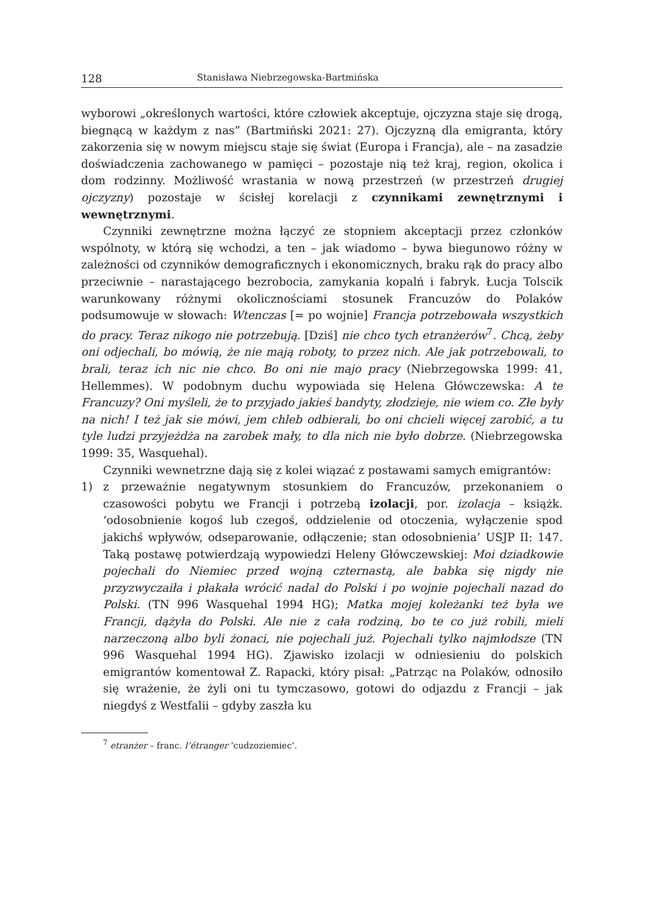128 Stanisława Niebrzegowska-Bartmińska
wyborowi „określonych wartości, które człowiek akceptuje, ojczyzna staje się drogą, biegnącą w każdym z nas” (Bartmiński 2021: 27). Ojczyzną dla emigranta, który zakorzenia się w nowym miejscu staje się świat (Europa i Francja), ale – na zasadzie doświadczenia zachowanego w pamięci – pozostaje nią też kraj, region, okolica i dom rodzinny. Możliwość wrastania w nową przestrzeń (w przestrzeń drugiej ojczyzny) pozostaje w ścisłej korelacji z czynnikami zewnętrznymi i wewnętrznymi.
Czynniki zewnętrzne można łączyć ze stopniem akceptacji przez członków wspólnoty, w którą się wchodzi, a ten – jak wiadomo – bywa biegunowo różny w zależności od czynników demograficznych i ekonomicznych, braku rąk do pracy albo przeciwnie – narastającego bezrobocia, zamykania kopalń i fabryk. Łucja Tolscik warunkowany różnymi okolicznościami stosunek Francuzów do Polaków podsumowuje w słowach: Wtenczas [= po wojnie] Francja potrzebowała wszystkich do pracy. Teraz nikogo nie potrzebują. [Dziś] nie chco tych etranżerów<sup>7</sup>. Chcą, żeby oni odjechali, bo mówią, że nie mają roboty, to przez nich. Ale jak potrzebowali, to brali, teraz ich nic nie chco. Bo oni nie majo pracy (Niebrzegowska 1999: 41, Hellemmes). W podobnym duchu wypowiada się Helena Główczewska: A te Francuzy? Oni myśleli, że to przyjado jakieś bandyty, złodzieje, nie wiem co. Złe były na nich! I też jak sie mówi, jem chleb odbierali, bo oni chcieli więcej zarobić, a tu tyle ludzi przyjeżdża na zarobek mały, to dla nich nie było dobrze. (Niebrzegowska 1999: 35, Wasquehal).
Czynniki wewnetrzne dają się z kolei wiązać z postawami samych emigrantów:
1) z przeważnie negatywnym stosunkiem do Francuzów, przekonaniem o czasowości pobytu we Francji i potrzebą izolacji, por. izolacja – książk. ‘odosobnienie kogoś lub czegoś, oddzielenie od otoczenia, wyłączenie spod jakichś wpływów, odseparowanie, odłączenie; stan odosobnienia’ USJP II: 147. Taką postawę potwierdzają wypowiedzi Heleny Główczewskiej: Moi dziadkowie pojechali do Niemiec przed wojną czternastą, ale babka się nigdy nie przyzwyczaiła i płakała wrócić nadal do Polski i po wojnie pojechali nazad do Polski. (TN 996 Wasquehal 1994 HG); Matka mojej koleżanki też była we Francji, dążyła do Polski. Ale nie z cała rodziną, bo te co już robili, mieli narzeczoną albo byli żonaci, nie pojechali już. Pojechali tylko najmłodsze (TN 996 Wasquehal 1994 HG). Zjawisko izolacji w odniesieniu do polskich emigrantów komentował Z. Rapacki, który pisał: „Patrząc na Polaków, odnosiło się wrażenie, że żyli oni tu tymczasowo, gotowi do odjazdu z Francji – jak niegdyś z Westfalii – gdyby zaszła ku
<sup>7</sup> etranżer – franc. l’étranger ‘cudzoziemiec’.